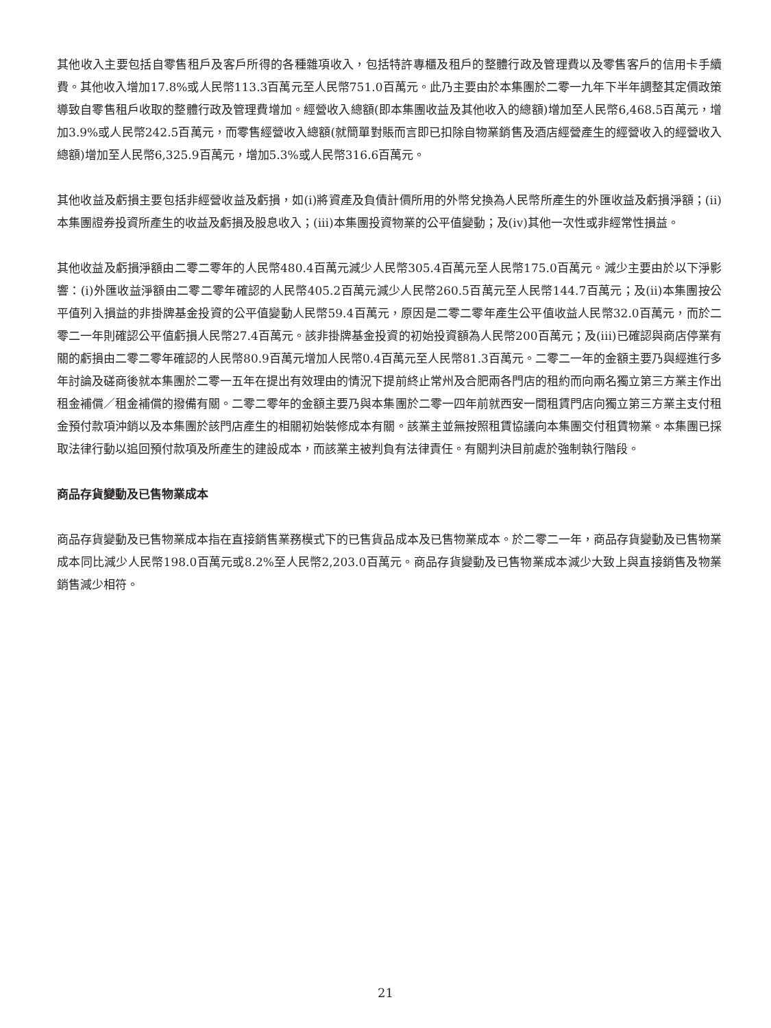其他收入主要包括自零售租戶及客戶所得的各種雜項收入，包括特許專櫃及租戶的整體行政及管理費以及零售客戶的信用卡手續費。其他收入增加17.8%或人民幣113.3百萬元至人民幣751.0百萬元。此乃主要由於本集團於二零一九年下半年調整其定價政策導致自零售租戶收取的整體行政及管理費增加。經營收入總額(即本集團收益及其他收入的總額)增加至人民幣6,468.5百萬元，增加3.9%或人民幣242.5百萬元，而零售經營收入總額(就簡單對賬而言即已扣除自物業銷售及酒店經營產生的經營收入的經營收入總額)增加至人民幣6,325.9百萬元，增加5.3%或人民幣316.6百萬元。
其他收益及虧損主要包括非經營收益及虧損，如(i)將資產及負債計價所用的外幣兌換為人民幣所產生的外匯收益及虧損淨額；(ii)本集團證券投資所產生的收益及虧損及股息收入；(iii)本集團投資物業的公平值變動；及(iv)其他一次性或非經常性損益。
其他收益及虧損淨額由二零二零年的人民幣480.4百萬元減少人民幣305.4百萬元至人民幣175.0百萬元。減少主要由於以下淨影響：(i)外匯收益淨額由二零二零年確認的人民幣405.2百萬元減少人民幣260.5百萬元至人民幣144.7百萬元；及(ii)本集團按公平值列入損益的非掛牌基金投資的公平值變動人民幣59.4百萬元，原因是二零二零年產生公平值收益人民幣32.0百萬元，而於二零二一年則確認公平值虧損人民幣27.4百萬元。該非掛牌基金投資的初始投資額為人民幣200百萬元；及(iii)已確認與商店停業有關的虧損由二零二零年確認的人民幣80.9百萬元增加人民幣0.4百萬元至人民幣81.3百萬元。二零二一年的金額主要乃與經進行多年討論及磋商後就本集團於二零一五年在提出有效理由的情況下提前終止常州及合肥兩各門店的租約而向兩名獨立第三方業主作出租金補償／租金補償的撥備有關。二零二零年的金額主要乃與本集團於二零一四年前就西安一間租賃門店向獨立第三方業主支付租金預付款項沖銷以及本集團於該門店產生的相關初始裝修成本有關。該業主並無按照租賃協議向本集團交付租賃物業。本集團已採取法律行動以追回預付款項及所產生的建設成本，而該業主被判負有法律責任。有關判決目前處於強制執行階段。
商品存貨變動及已售物業成本
商品存貨變動及已售物業成本指在直接銷售業務模式下的已售貨品成本及已售物業成本。於二零二一年，商品存貨變動及已售物業成本同比減少人民幣198.0百萬元或8.2%至人民幣2,203.0百萬元。商品存貨變動及已售物業成本減少大致上與直接銷售及物業銷售減少相符。
21